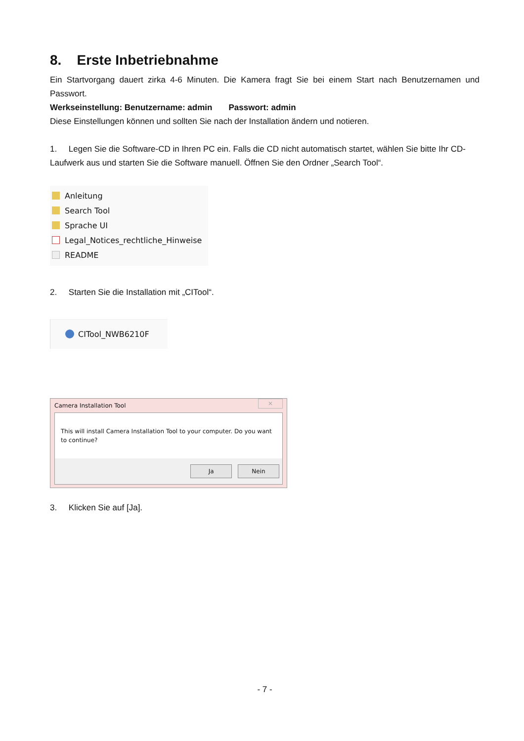8. Erste Inbetriebnahme
Ein Startvorgang dauert zirka 4-6 Minuten. Die Kamera fragt Sie bei einem Start nach Benutzernamen und Passwort.
Werkseinstellung: Benutzername: admin Passwort: admin
Diese Einstellungen können und sollten Sie nach der Installation ändern und notieren.
1. Legen Sie die Software-CD in Ihren PC ein. Falls die CD nicht automatisch startet, wählen Sie bitte Ihr CD-Laufwerk aus und starten Sie die Software manuell. Öffnen Sie den Ordner „Search Tool“.
Anleitung
Search Tool
Sprache UI
Legal_Notices_rechtliche_Hinweise
README
2. Starten Sie die Installation mit „CITool“.
CITool_NWB6210F
Camera Installation Tool ✕
This will install Camera Installation Tool to your computer. Do you want to continue?
Ja Nein
3. Klicken Sie auf [Ja].
- 7 -